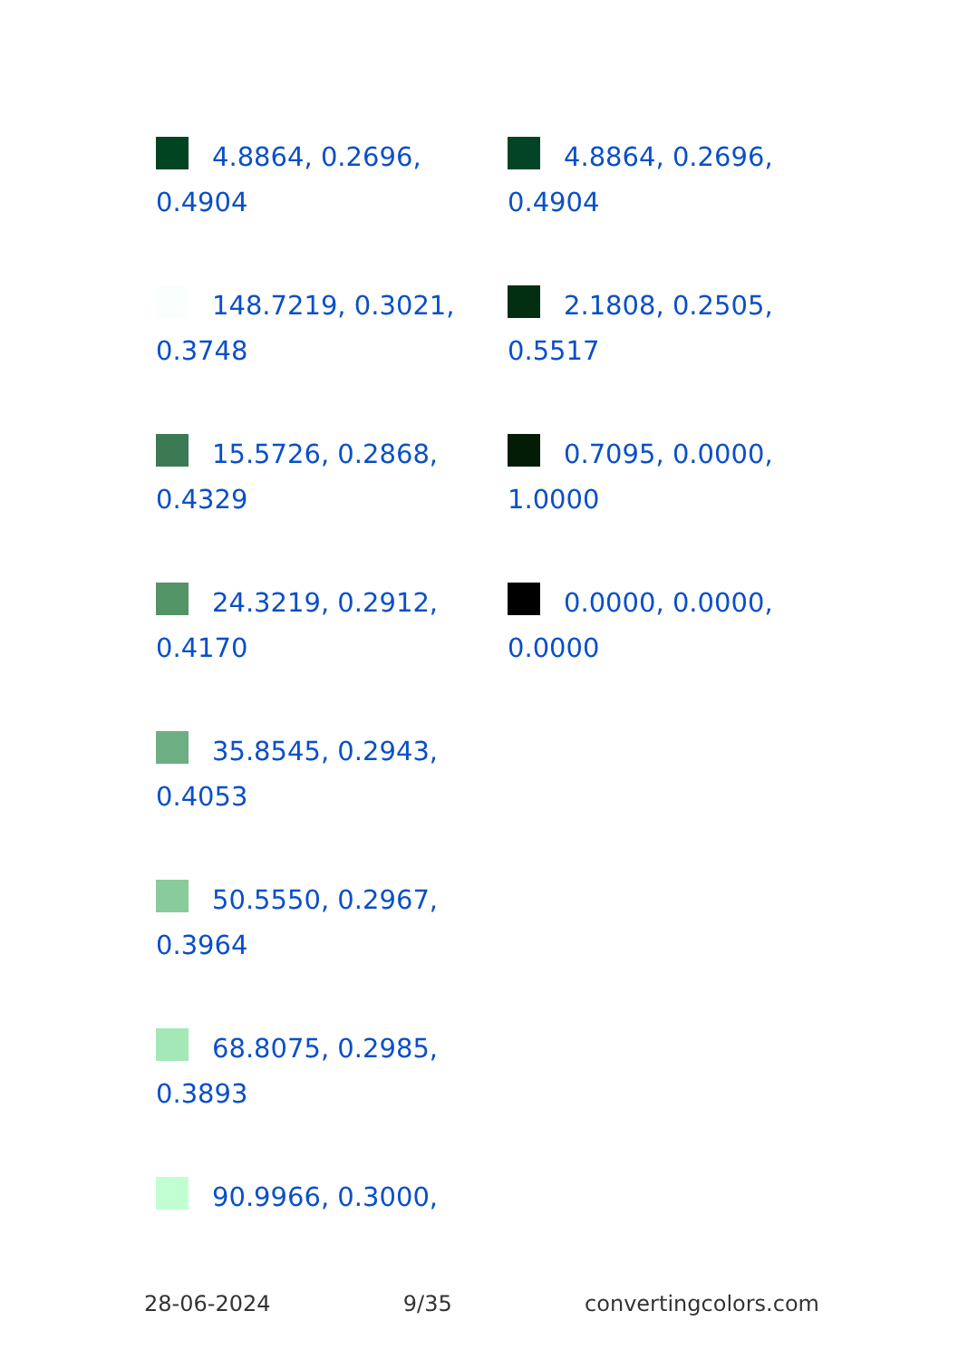4.8864, 0.2696,
0.4904
4.8864, 0.2696,
0.4904
148.7219, 0.3021,
0.3748
2.1808, 0.2505,
0.5517
15.5726, 0.2868,
0.4329
0.7095, 0.0000,
1.0000
24.3219, 0.2912,
0.4170
0.0000, 0.0000,
0.0000
35.8545, 0.2943,
0.4053
50.5550, 0.2967,
0.3964
68.8075, 0.2985,
0.3893
90.9966, 0.3000,
28-06-2024 9/35 convertingcolors.com